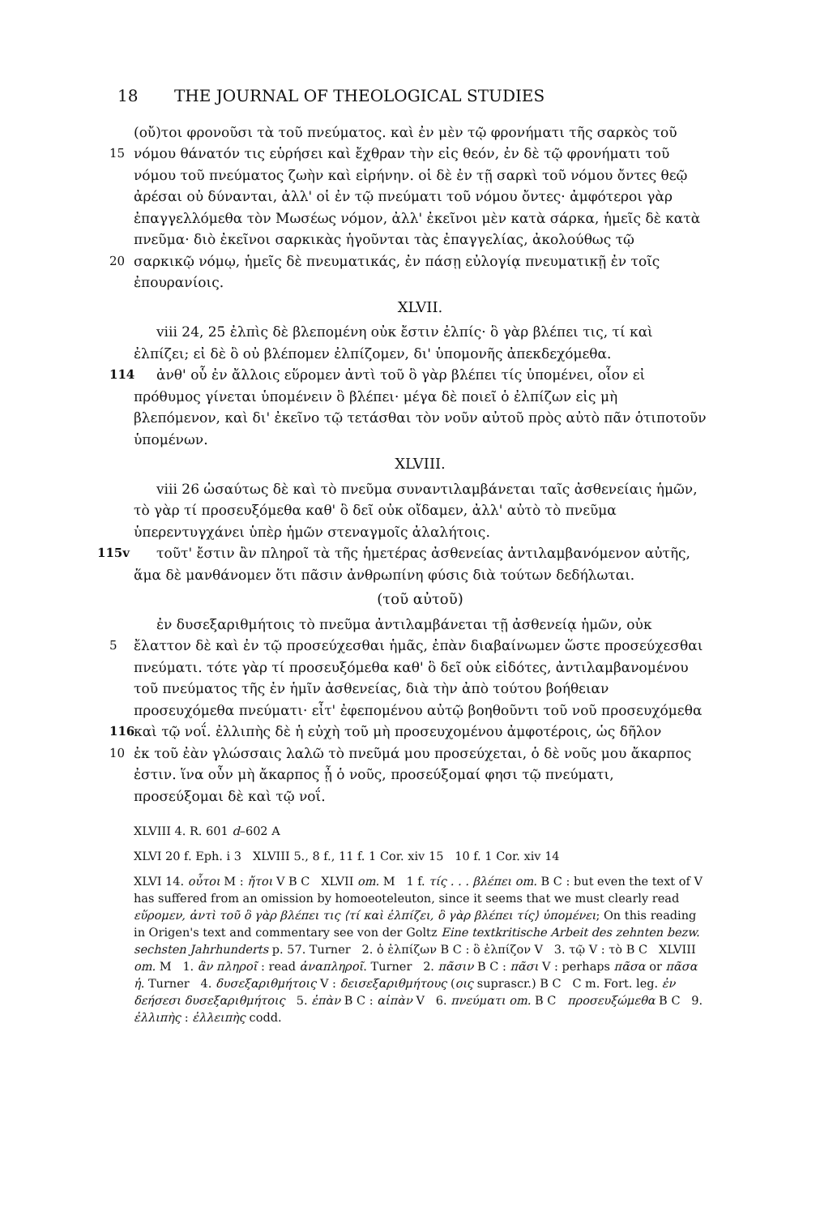18 THE JOURNAL OF THEOLOGICAL STUDIES
(οὔ)τοι φρονοῦσι τὰ τοῦ πνεύματος. καὶ ἐν μὲν τῷ φρονήματι τῆς σαρκὸς τοῦ
15 νόμου θάνατόν τις εὑρήσει καὶ ἔχθραν τὴν εἰς θεόν, ἐν δὲ τῷ φρονήματι τοῦ
νόμου τοῦ πνεύματος ζωὴν καὶ εἰρήνην. οἱ δὲ ἐν τῇ σαρκὶ τοῦ νόμου ὄντες θεῷ ἀρέσαι οὐ δύνανται, ἀλλ' οἱ ἐν τῷ πνεύματι τοῦ νόμου ὄντες· ἀμφότεροι γὰρ ἐπαγγελλόμεθα τὸν Μωσέως νόμον, ἀλλ' ἐκεῖνοι μὲν κατὰ σάρκα, ἡμεῖς δὲ κατὰ πνεῦμα· διὸ ἐκεῖνοι σαρκικὰς ἡγοῦνται τὰς ἐπαγγελίας, ἀκολούθως τῷ
20 σαρκικῷ νόμῳ, ἡμεῖς δὲ πνευματικάς, ἐν πάσῃ εὐλογίᾳ πνευματικῇ ἐν τοῖς
ἐπουρανίοις.
XLVII.
viii 24, 25 ἐλπὶς δὲ βλεπομένη οὐκ ἔστιν ἐλπίς· ὃ γὰρ βλέπει τις, τί καὶ ἐλπίζει; εἰ δὲ ὃ οὐ βλέπομεν ἐλπίζομεν, δι' ὑπομονῆς ἀπεκδεχόμεθα.
114 ἀνθ' οὗ ἐν ἄλλοις εὕρομεν ἀντὶ τοῦ ὃ γὰρ βλέπει τίς ὑπομένει, οἷον εἰ πρόθυμος γίνεται ὑπομένειν ὃ βλέπει· μέγα δὲ ποιεῖ ὁ ἐλπίζων εἰς μὴ βλεπόμενον, καὶ δι' ἐκεῖνο τῷ τετάσθαι τὸν νοῦν αὐτοῦ πρὸς αὐτὸ πᾶν ὁτιποτοῦν ὑπομένων.
XLVIII.
viii 26 ὡσαύτως δὲ καὶ τὸ πνεῦμα συναντιλαμβάνεται ταῖς ἀσθενείαις ἡμῶν, τὸ γὰρ τί προσευξόμεθα καθ' ὃ δεῖ οὐκ οἴδαμεν, ἀλλ' αὐτὸ τὸ πνεῦμα ὑπερεντυγχάνει ὑπὲρ ἡμῶν στεναγμοῖς ἀλαλήτοις.
115v τοῦτ' ἔστιν ἂν πληροῖ τὰ τῆς ἡμετέρας ἀσθενείας ἀντιλαμβανόμενον αὐτῆς, ἅμα δὲ μανθάνομεν ὅτι πᾶσιν ἀνθρωπίνη φύσις διὰ τούτων δεδήλωται.
(τοῦ αὐτοῦ)
ἐν δυσεξαριθμήτοις τὸ πνεῦμα ἀντιλαμβάνεται τῇ ἀσθενείᾳ ἡμῶν, οὐκ
5 ἔλαττον δὲ καὶ ἐν τῷ προσεύχεσθαι ἡμᾶς, ἐπὰν διαβαίνωμεν ὥστε προσεύχεσθαι
πνεύματι. τότε γὰρ τί προσευξόμεθα καθ' ὃ δεῖ οὐκ εἰδότες, ἀντιλαμβανομένου τοῦ πνεύματος τῆς ἐν ἡμῖν ἀσθενείας, διὰ τὴν ἀπὸ τούτου βοήθειαν προσευχόμεθα πνεύματι· εἶτ' ἐφεπομένου αὐτῷ βοηθοῦντι τοῦ νοῦ προσευχόμεθα
116 καὶ τῷ νοΐ. ἐλλιπὴς δὲ ἡ εὐχὴ τοῦ μὴ προσευχομένου ἀμφοτέροις, ὡς δῆλον
10 ἐκ τοῦ ἐὰν γλώσσαις λαλῶ τὸ πνεῦμά μου προσεύχεται, ὁ δὲ νοῦς μου ἄκαρπος
ἐστιν. ἵνα οὖν μὴ ἄκαρπος ᾖ ὁ νοῦς, προσεύξομαί φησι τῷ πνεύματι, προσεύξομαι δὲ καὶ τῷ νοΐ.
XLVIII 4. R. 601 d–602 A
XLVI 20 f. Eph. i 3 XLVIII 5., 8 f., 11 f. 1 Cor. xiv 15 10 f. 1 Cor. xiv 14
XLVI 14. οὗτοι M : ἤτοι V B C XLVII om. M 1 f. τίς . . . βλέπει om. B C : but even the text of V has suffered from an omission by homoeoteleuton, since it seems that we must clearly read εὕρομεν, ἀντὶ τοῦ ὃ γὰρ βλέπει τις ⟨τί καὶ ἐλπίζει, ὃ γὰρ βλέπει τίς⟩ ὑπομένει; On this reading in Origen's text and commentary see von der Goltz Eine textkritische Arbeit des zehnten bezw. sechsten Jahrhunderts p. 57. Turner 2. ὁ ἐλπίζων B C : ὃ ἐλπίζον V 3. τῷ V : τὸ B C XLVIII om. M 1. ἂν πληροῖ : read ἀναπληροῖ. Turner 2. πᾶσιν B C : πᾶσι V : perhaps πᾶσα or πᾶσα ἡ. Turner 4. δυσεξαριθμήτοις V : δεισεξαριθμήτους (οις suprascr.) B C C m. Fort. leg. ἐν δεήσεσι δυσεξαριθμήτοις 5. ἐπὰν B C : αἰπὰν V 6. πνεύματι om. B C προσευξώμεθα B C 9. ἐλλιπὴς : ἐλλειπὴς codd.